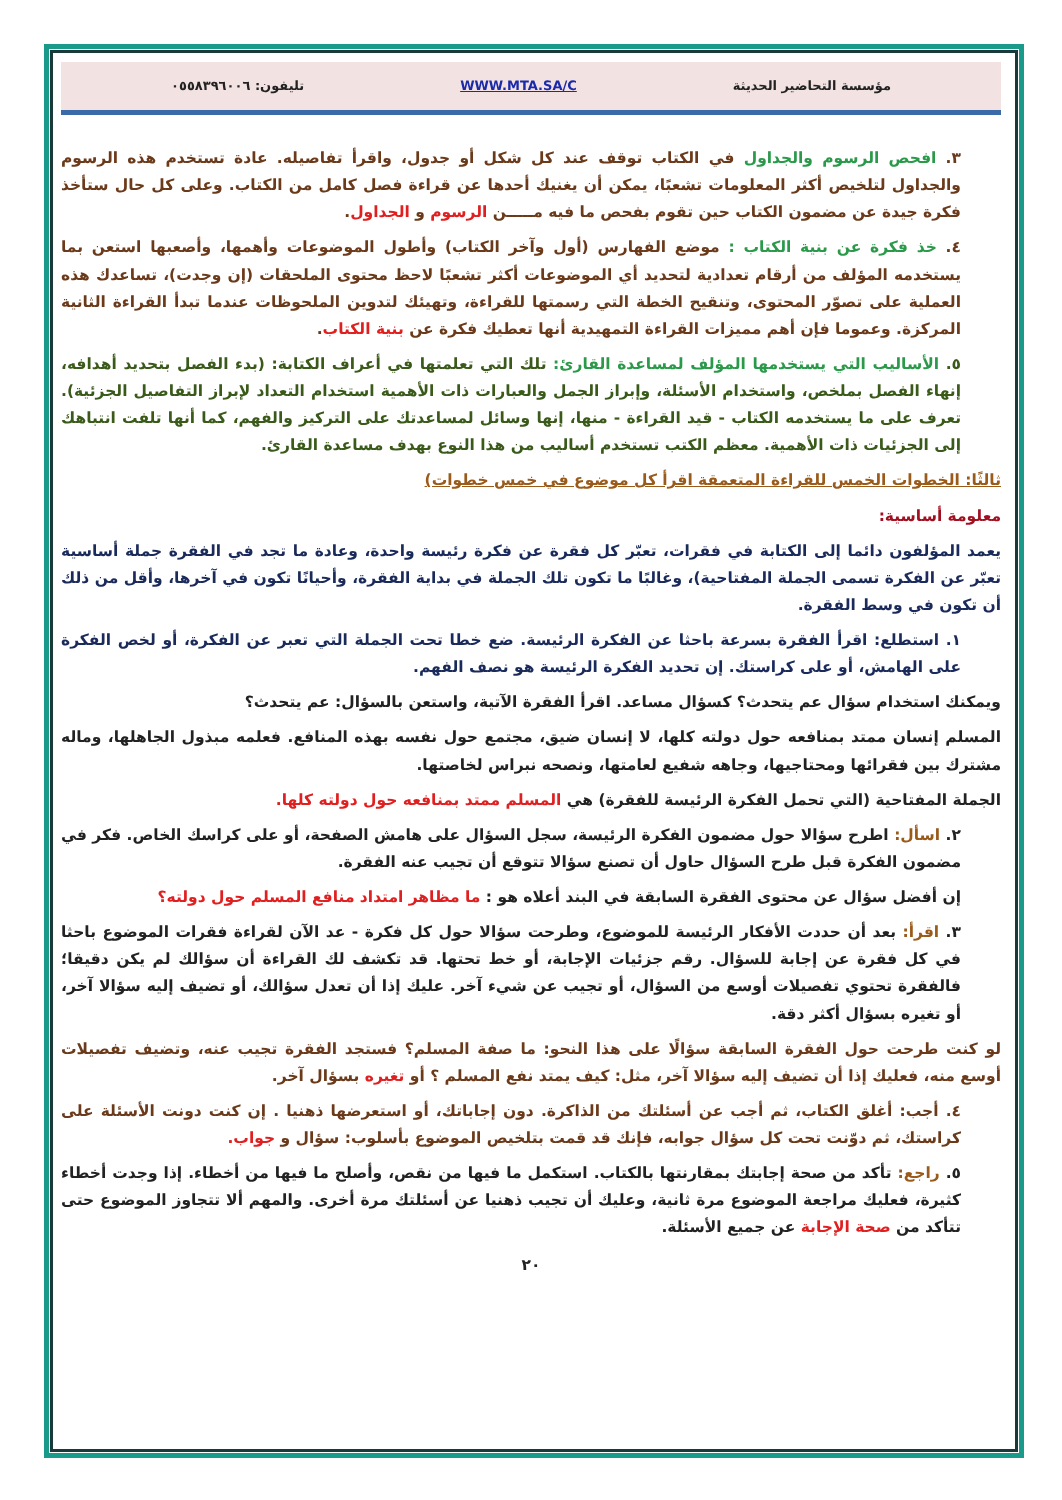مؤسسة التحاضير الحديثة WWW.MTA.SA/C تليفون: ٠٥٥٨٣٩٦٠٠٦
٣. افحص الرسوم والجداول في الكتاب توقف عند كل شكل أو جدول، واقرأ تفاصيله. عادة تستخدم هذه الرسوم والجداول لتلخيص أكثر المعلومات تشعبًا، يمكن أن يغنيك أحدها عن قراءة فصل كامل من الكتاب. وعلى كل حال ستأخذ فكرة جيدة عن مضمون الكتاب حين تقوم بفحص ما فيه مـــــن الرسوم و الجداول.
٤. خذ فكرة عن بنية الكتاب : موضع الفهارس (أول وآخر الكتاب) وأطول الموضوعات وأهمها، وأصعبها استعن بما يستخدمه المؤلف من أرقام تعدادية لتحديد أي الموضوعات أكثر تشعبًا لاحظ محتوى الملحقات (إن وجدت)، تساعدك هذه العملية على تصوّر المحتوى، وتنقيح الخطة التي رسمتها للقراءة، وتهيئك لتدوين الملحوظات عندما تبدأ القراءة الثانية المركزة. وعموما فإن أهم مميزات القراءة التمهيدية أنها تعطيك فكرة عن بنية الكتاب.
٥. الأساليب التي يستخدمها المؤلف لمساعدة القارئ: تلك التي تعلمتها في أعراف الكتابة: (بدء الفصل بتحديد أهدافه، إنهاء الفصل بملخص، واستخدام الأسئلة، وإبراز الجمل والعبارات ذات الأهمية استخدام التعداد لإبراز التفاصيل الجزئية). تعرف على ما يستخدمه الكتاب - قيد القراءة - منها، إنها وسائل لمساعدتك على التركيز والفهم، كما أنها تلفت انتباهك إلى الجزئيات ذات الأهمية. معظم الكتب تستخدم أساليب من هذا النوع بهدف مساعدة القارئ.
ثالثًا: الخطوات الخمس للقراءة المتعمقة اقرأ كل موضوع في خمس خطوات)
معلومة أساسية:
يعمد المؤلفون دائما إلى الكتابة في فقرات، تعبّر كل فقرة عن فكرة رئيسة واحدة، وعادة ما تجد في الفقرة جملة أساسية تعبّر عن الفكرة تسمى الجملة المفتاحية)، وغالبًا ما تكون تلك الجملة في بداية الفقرة، وأحيانًا تكون في آخرها، وأقل من ذلك أن تكون في وسط الفقرة.
١. استطلع: اقرأ الفقرة بسرعة باحثا عن الفكرة الرئيسة. ضع خطا تحت الجملة التي تعبر عن الفكرة، أو لخص الفكرة على الهامش، أو على كراستك. إن تحديد الفكرة الرئيسة هو نصف الفهم.
ويمكنك استخدام سؤال عم يتحدث؟ كسؤال مساعد. اقرأ الفقرة الآتية، واستعن بالسؤال: عم يتحدث؟
المسلم إنسان ممتد بمنافعه حول دولته كلها، لا إنسان ضيق، مجتمع حول نفسه بهذه المنافع. فعلمه مبذول الجاهلها، وماله مشترك بين فقرائها ومحتاجيها، وجاهه شفيع لعامتها، ونصحه نبراس لخاصتها.
الجملة المفتاحية (التي تحمل الفكرة الرئيسة للفقرة) هي المسلم ممتد بمنافعه حول دولته كلها.
٢. اسأل: اطرح سؤالا حول مضمون الفكرة الرئيسة، سجل السؤال على هامش الصفحة، أو على كراسك الخاص. فكر في مضمون الفكرة قبل طرح السؤال حاول أن تصنع سؤالا تتوقع أن تجيب عنه الفقرة.
إن أفضل سؤال عن محتوى الفقرة السابقة في البند أعلاه هو : ما مظاهر امتداد منافع المسلم حول دولته؟
٣. اقرأ: بعد أن حددت الأفكار الرئيسة للموضوع، وطرحت سؤالا حول كل فكرة - عد الآن لقراءة فقرات الموضوع باحثا في كل فقرة عن إجابة للسؤال. رقم جزئيات الإجابة، أو خط تحتها. قد تكشف لك القراءة أن سؤالك لم يكن دقيقا؛ فالفقرة تحتوي تفصيلات أوسع من السؤال، أو تجيب عن شيء آخر. عليك إذا أن تعدل سؤالك، أو تضيف إليه سؤالا آخر، أو تغيره بسؤال أكثر دقة.
لو كنت طرحت حول الفقرة السابقة سؤالًا على هذا النحو: ما صفة المسلم؟ فستجد الفقرة تجيب عنه، وتضيف تفصيلات أوسع منه، فعليك إذا أن تضيف إليه سؤالا آخر، مثل: كيف يمتد نفع المسلم ؟ أو تغيره بسؤال آخر.
٤. أجب: أغلق الكتاب، ثم أجب عن أسئلتك من الذاكرة. دون إجاباتك، أو استعرضها ذهنيا . إن كنت دونت الأسئلة على كراستك، ثم دوّنت تحت كل سؤال جوابه، فإنك قد قمت بتلخيص الموضوع بأسلوب: سؤال و جواب.
٥. راجع: تأكد من صحة إجابتك بمقارنتها بالكتاب. استكمل ما فيها من نقص، وأصلح ما فيها من أخطاء. إذا وجدت أخطاء كثيرة، فعليك مراجعة الموضوع مرة ثانية، وعليك أن تجيب ذهنيا عن أسئلتك مرة أخرى. والمهم ألا تتجاوز الموضوع حتى تتأكد من صحة الإجابة عن جميع الأسئلة.
٢٠